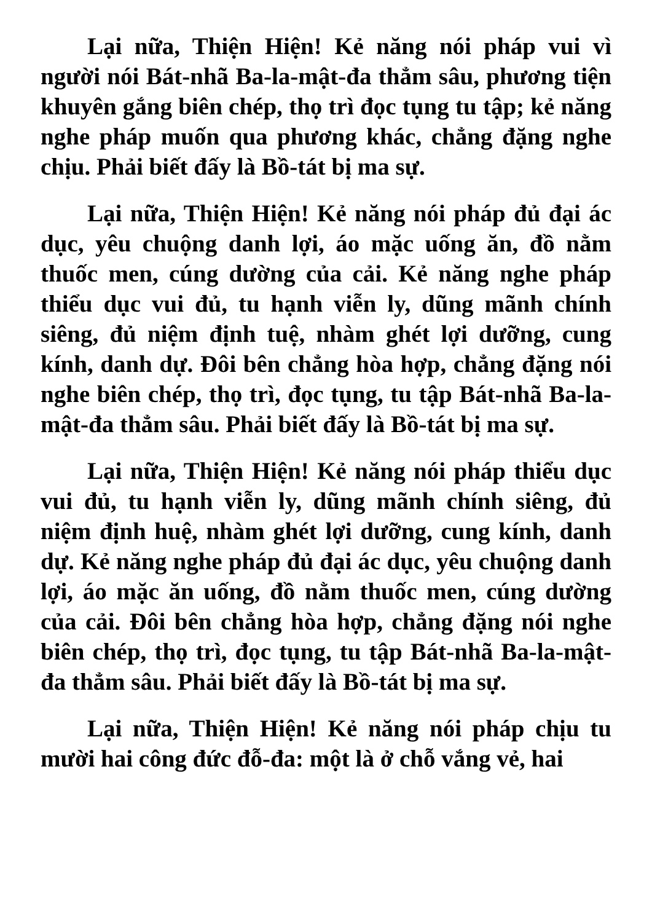Lại nữa, Thiện Hiện! Kẻ năng nói pháp vui vì người nói Bát-nhã Ba-la-mật-đa thẳm sâu, phương tiện khuyên gắng biên chép, thọ trì đọc tụng tu tập; kẻ năng nghe pháp muốn qua phương khác, chẳng đặng nghe chịu. Phải biết đấy là Bồ-tát bị ma sự.
Lại nữa, Thiện Hiện! Kẻ năng nói pháp đủ đại ác dục, yêu chuộng danh lợi, áo mặc uống ăn, đồ nằm thuốc men, cúng dường của cải. Kẻ năng nghe pháp thiểu dục vui đủ, tu hạnh viễn ly, dũng mãnh chính siêng, đủ niệm định tuệ, nhàm ghét lợi dưỡng, cung kính, danh dự. Đôi bên chẳng hòa hợp, chẳng đặng nói nghe biên chép, thọ trì, đọc tụng, tu tập Bát-nhã Ba-la-mật-đa thẳm sâu. Phải biết đấy là Bồ-tát bị ma sự.
Lại nữa, Thiện Hiện! Kẻ năng nói pháp thiểu dục vui đủ, tu hạnh viễn ly, dũng mãnh chính siêng, đủ niệm định huệ, nhàm ghét lợi dưỡng, cung kính, danh dự. Kẻ năng nghe pháp đủ đại ác dục, yêu chuộng danh lợi, áo mặc ăn uống, đồ nằm thuốc men, cúng dường của cải. Đôi bên chẳng hòa hợp, chẳng đặng nói nghe biên chép, thọ trì, đọc tụng, tu tập Bát-nhã Ba-la-mật-đa thẳm sâu. Phải biết đấy là Bồ-tát bị ma sự.
Lại nữa, Thiện Hiện! Kẻ năng nói pháp chịu tu mười hai công đức đỗ-đa: một là ở chỗ vắng vẻ, hai